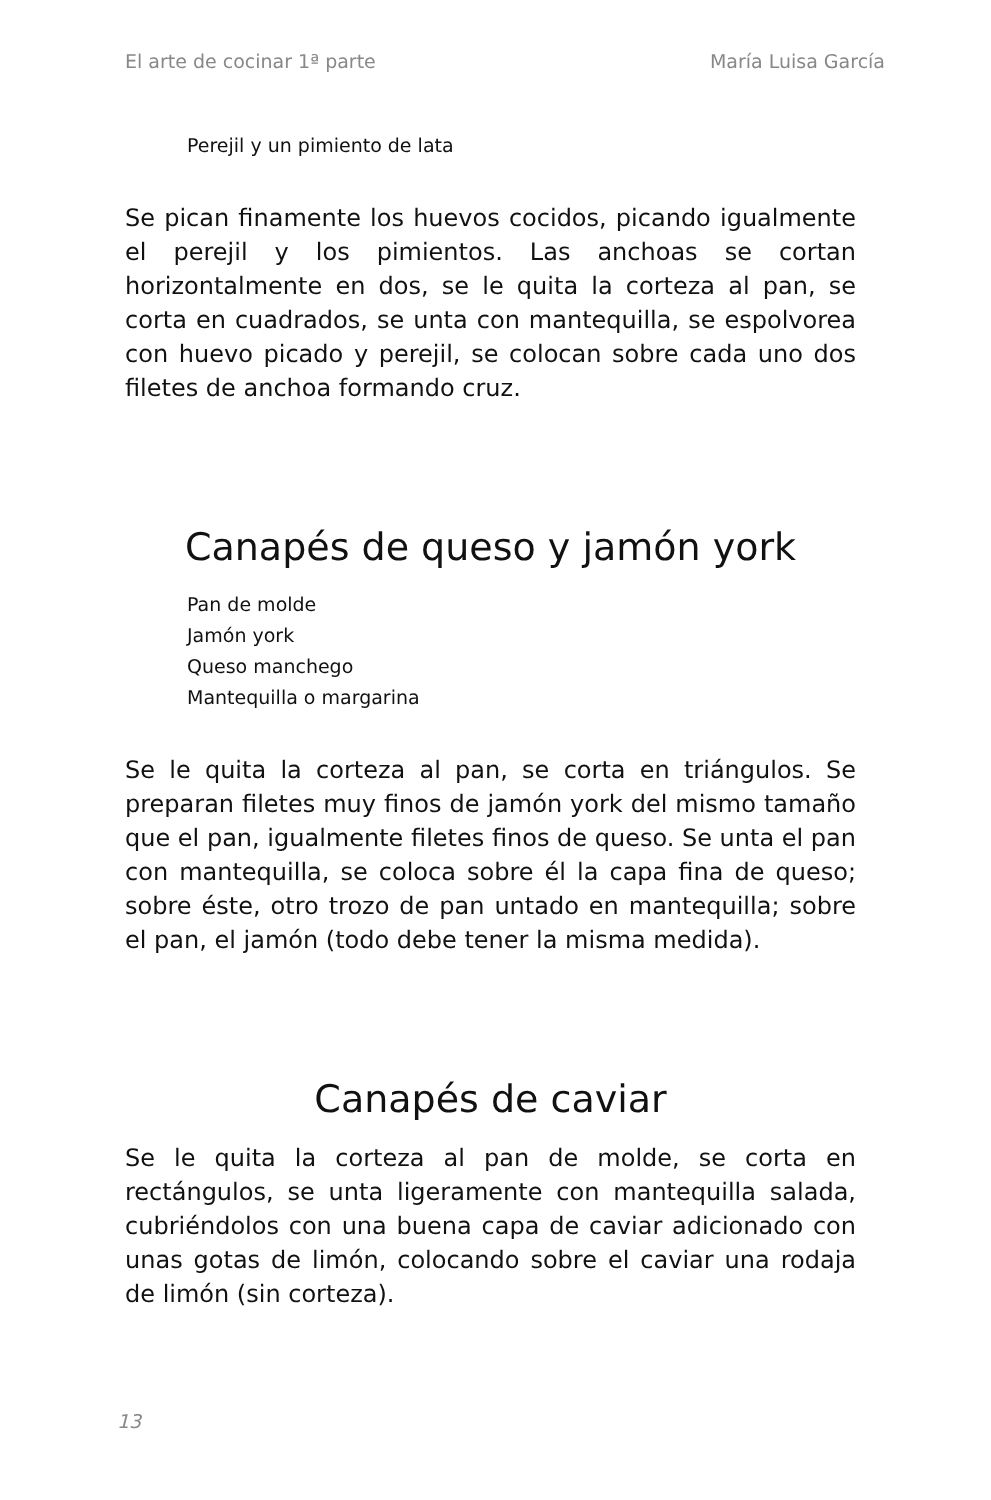El arte de cocinar 1ª parte María Luisa García
Perejil y un pimiento de lata
Se pican finamente los huevos cocidos, picando igualmente el perejil y los pimientos. Las anchoas se cortan horizontalmente en dos, se le quita la corteza al pan, se corta en cuadrados, se unta con mantequilla, se espolvorea con huevo picado y perejil, se colocan sobre cada uno dos filetes de anchoa formando cruz.
Canapés de queso y jamón york
Pan de molde
Jamón york
Queso manchego
Mantequilla o margarina
Se le quita la corteza al pan, se corta en triángulos. Se preparan filetes muy finos de jamón york del mismo tamaño que el pan, igualmente filetes finos de queso. Se unta el pan con mantequilla, se coloca sobre él la capa fina de queso; sobre éste, otro trozo de pan untado en mantequilla; sobre el pan, el jamón (todo debe tener la misma medida).
Canapés de caviar
Se le quita la corteza al pan de molde, se corta en rectángulos, se unta ligeramente con mantequilla salada, cubriéndolos con una buena capa de caviar adicionado con unas gotas de limón, colocando sobre el caviar una rodaja de limón (sin corteza).
13